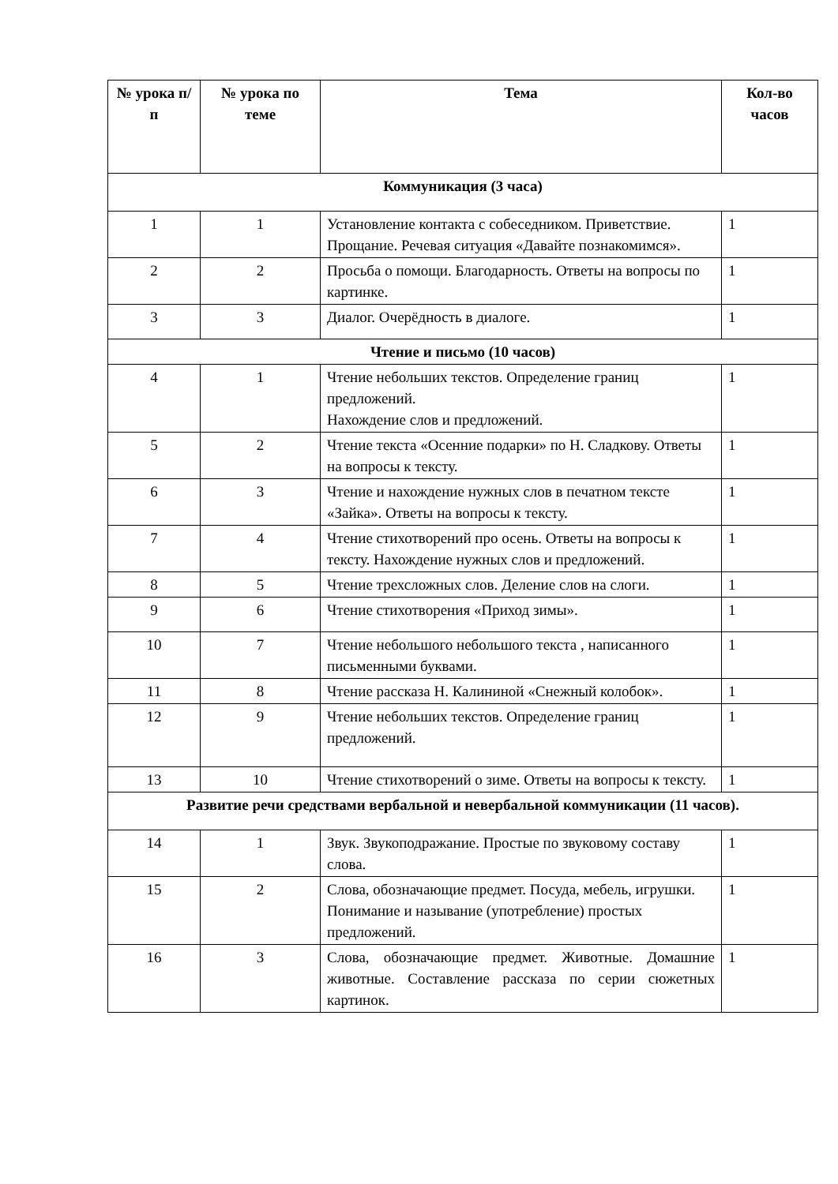| № урока п/п | № урока по теме | Тема | Кол-во часов |
| --- | --- | --- | --- |
| Коммуникация (3 часа) | | | |
| 1 | 1 | Установление контакта с собеседником. Приветствие. Прощание. Речевая ситуация «Давайте познакомимся». | 1 |
| 2 | 2 | Просьба о помощи. Благодарность. Ответы на вопросы по картинке. | 1 |
| 3 | 3 | Диалог. Очерёдность в диалоге. | 1 |
| Чтение и письмо (10 часов) | | | |
| 4 | 1 | Чтение небольших текстов. Определение границ предложений. Нахождение слов и предложений. | 1 |
| 5 | 2 | Чтение текста «Осенние подарки» по Н. Сладкову. Ответы на вопросы к тексту. | 1 |
| 6 | 3 | Чтение и нахождение нужных слов в печатном тексте «Зайка». Ответы на вопросы к тексту. | 1 |
| 7 | 4 | Чтение стихотворений про осень. Ответы на вопросы к тексту. Нахождение нужных слов и предложений. | 1 |
| 8 | 5 | Чтение трехсложных слов. Деление слов на слоги. | 1 |
| 9 | 6 | Чтение стихотворения «Приход зимы». | 1 |
| 10 | 7 | Чтение небольшого небольшого текста , написанного письменными буквами. | 1 |
| 11 | 8 | Чтение рассказа Н. Калининой «Снежный колобок». | 1 |
| 12 | 9 | Чтение небольших текстов. Определение границ предложений. | 1 |
| 13 | 10 | Чтение стихотворений о зиме. Ответы на вопросы к тексту. | 1 |
| Развитие речи средствами вербальной и невербальной коммуникации (11 часов). | | | |
| 14 | 1 | Звук. Звукоподражание. Простые по звуковому составу слова. | 1 |
| 15 | 2 | Слова, обозначающие предмет. Посуда, мебель, игрушки. Понимание и называние (употребление) простых предложений. | 1 |
| 16 | 3 | Слова, обозначающие предмет. Животные. Домашние животные. Составление рассказа по серии сюжетных картинок. | 1 |